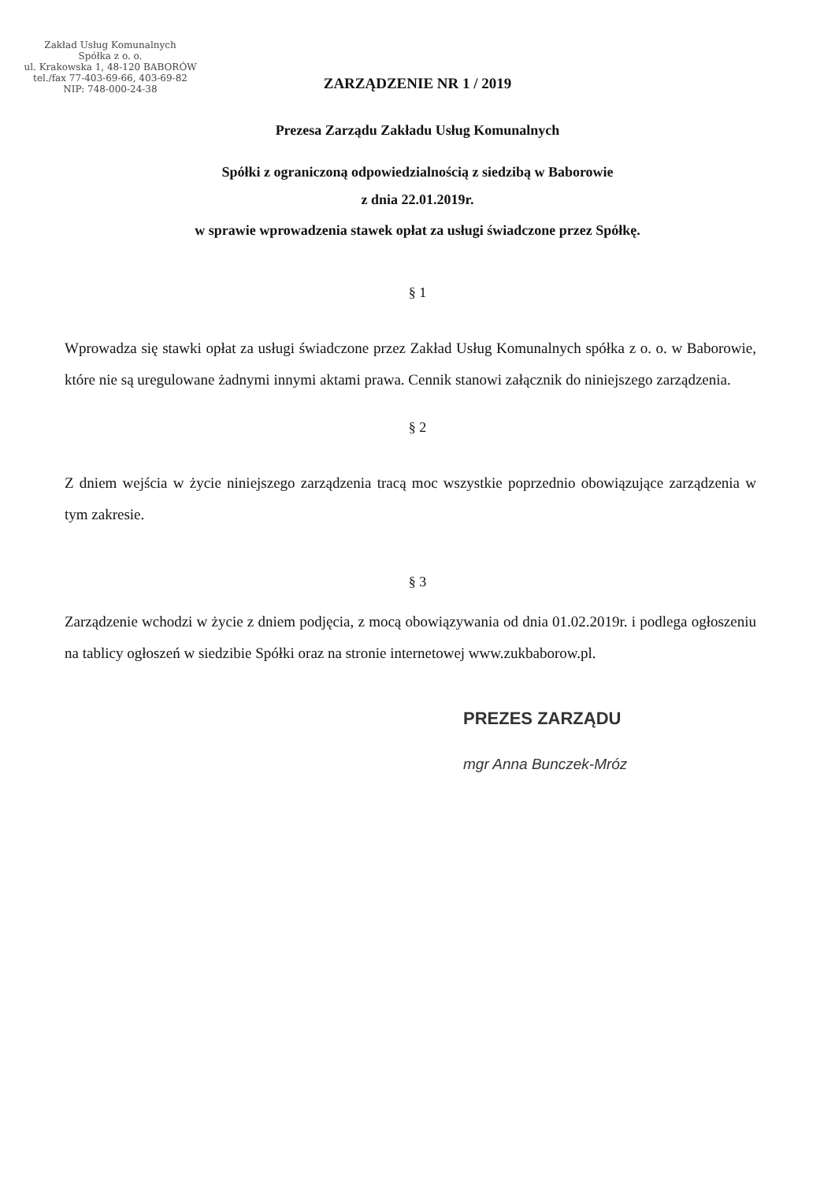Zakład Usług Komunalnych
Spółka z o. o.
ul. Krakowska 1, 48-120 BABORÓW
tel./fax 77-403-69-66, 403-69-82
NIP: 748-000-24-38
ZARZĄDZENIE NR 1 / 2019
Prezesa Zarządu Zakładu Usług Komunalnych
Spółki z ograniczoną odpowiedzialnością z siedzibą w Baborowie
z dnia 22.01.2019r.
w sprawie wprowadzenia stawek opłat za usługi świadczone przez Spółkę.
§ 1
Wprowadza się stawki opłat za usługi świadczone przez Zakład Usług Komunalnych spółka z o. o. w Baborowie, które nie są uregulowane żadnymi innymi aktami prawa. Cennik stanowi załącznik do niniejszego zarządzenia.
§ 2
Z dniem wejścia w życie niniejszego zarządzenia tracą moc wszystkie poprzednio obowiązujące zarządzenia w tym zakresie.
§ 3
Zarządzenie wchodzi w życie z dniem podjęcia, z mocą obowiązywania od dnia 01.02.2019r. i podlega ogłoszeniu na tablicy ogłoszeń w siedzibie Spółki oraz na stronie internetowej www.zukbaborow.pl.
PREZES ZARZĄDU
mgr Anna Bunczek-Mróz